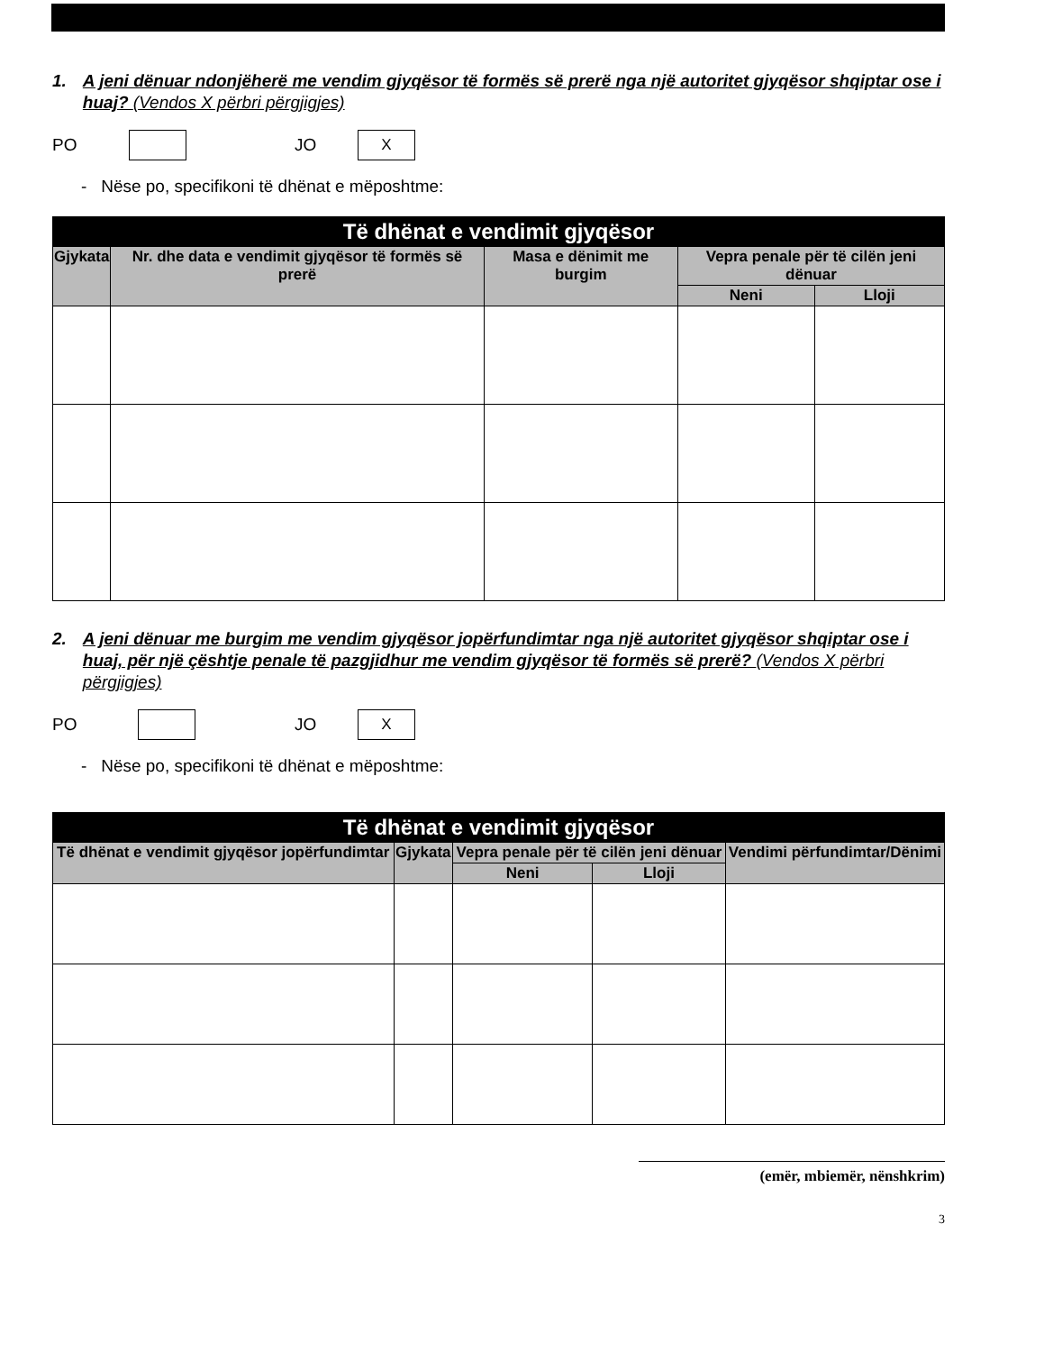1. A jeni dënuar ndonjëherë me vendim gjyqësor të formës së prerë nga një autoritet gjyqësor shqiptar ose i huaj? (Vendos X përbri përgjigjes)
PO JO X
- Nëse po, specifikoni të dhënat e mëposhtme:
| Të dhënat e vendimit gjyqësor | | | | |
| Gjykata | Nr. dhe data e vendimit gjyqësor të formës së prerë | Masa e dënimit me burgim | Vepra penale për të cilën jeni dënuar | |
| | | | Neni | Lloji |
2. A jeni dënuar me burgim me vendim gjyqësor jopërfundimtar nga një autoritet gjyqësor shqiptar ose i huaj, për një çështje penale të pazgjidhur me vendim gjyqësor të formës së prerë? (Vendos X përbri përgjigjes)
PO JO X
- Nëse po, specifikoni të dhënat e mëposhtme:
| Të dhënat e vendimit gjyqësor | | | | |
| Të dhënat e vendimit gjyqësor jopërfundimtar | Gjykata | Vepra penale për të cilën jeni dënuar | | Vendimi përfundimtar/Dënimi |
| | | Neni | Lloji | |
(emër, mbiemër, nënshkrim)
3